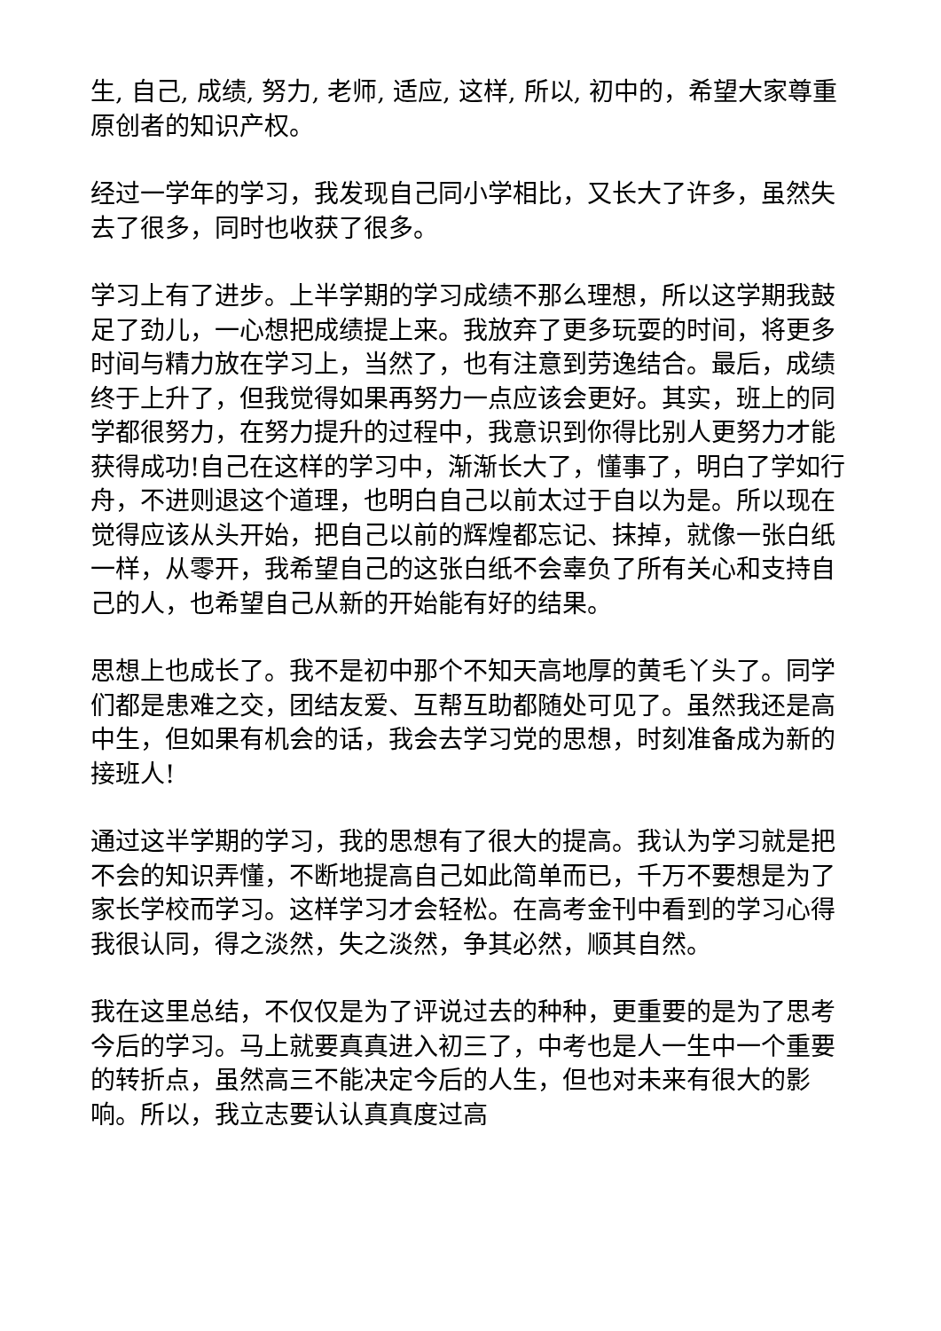生, 自己, 成绩, 努力, 老师, 适应, 这样, 所以, 初中的，希望大家尊重原创者的知识产权。
经过一学年的学习，我发现自己同小学相比，又长大了许多，虽然失去了很多，同时也收获了很多。
学习上有了进步。上半学期的学习成绩不那么理想，所以这学期我鼓足了劲儿，一心想把成绩提上来。我放弃了更多玩耍的时间，将更多时间与精力放在学习上，当然了，也有注意到劳逸结合。最后，成绩终于上升了，但我觉得如果再努力一点应该会更好。其实，班上的同学都很努力，在努力提升的过程中，我意识到你得比别人更努力才能获得成功!自己在这样的学习中，渐渐长大了，懂事了，明白了学如行舟，不进则退这个道理，也明白自己以前太过于自以为是。所以现在觉得应该从头开始，把自己以前的辉煌都忘记、抹掉，就像一张白纸一样，从零开，我希望自己的这张白纸不会辜负了所有关心和支持自己的人，也希望自己从新的开始能有好的结果。
思想上也成长了。我不是初中那个不知天高地厚的黄毛丫头了。同学们都是患难之交，团结友爱、互帮互助都随处可见了。虽然我还是高中生，但如果有机会的话，我会去学习党的思想，时刻准备成为新的接班人!
通过这半学期的学习，我的思想有了很大的提高。我认为学习就是把不会的知识弄懂，不断地提高自己如此简单而已，千万不要想是为了家长学校而学习。这样学习才会轻松。在高考金刊中看到的学习心得我很认同，得之淡然，失之淡然，争其必然，顺其自然。
我在这里总结，不仅仅是为了评说过去的种种，更重要的是为了思考今后的学习。马上就要真真进入初三了，中考也是人一生中一个重要的转折点，虽然高三不能决定今后的人生，但也对未来有很大的影响。所以，我立志要认认真真度过高